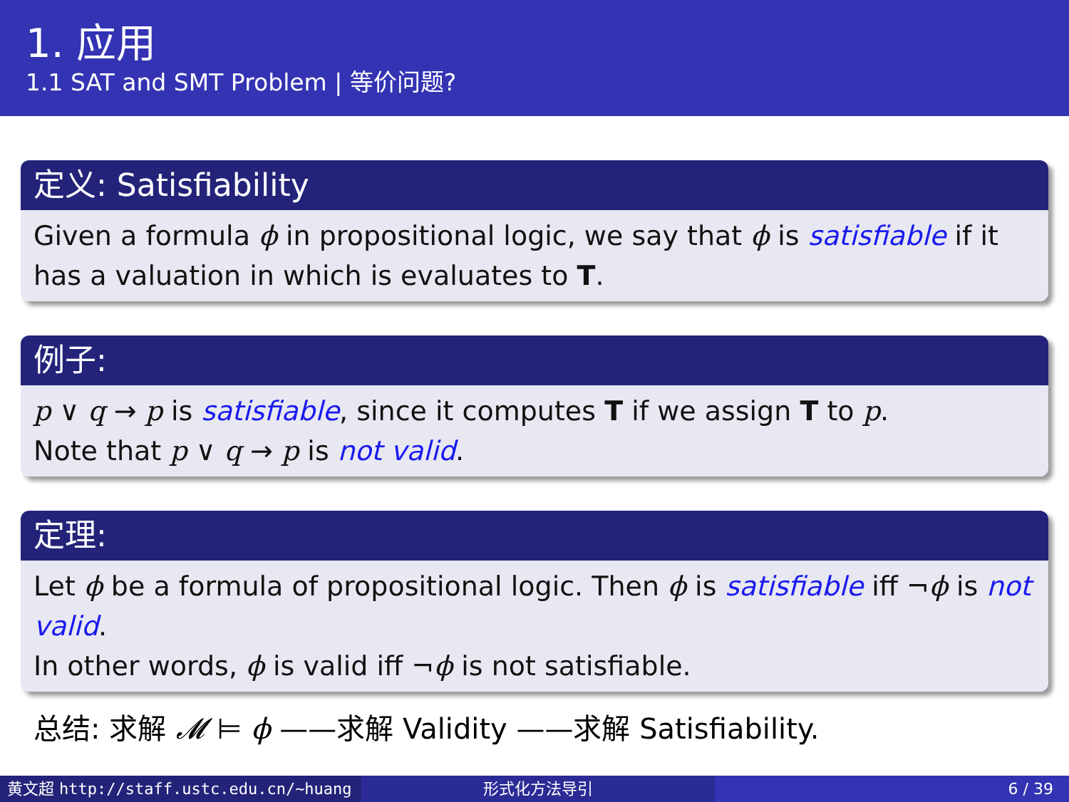1. 应用
1.1 SAT and SMT Problem | 等价问题?
定义: Satisfiability
Given a formula ϕ in propositional logic, we say that ϕ is satisfiable if it has a valuation in which is evaluates to T.
例子:
p ∨ q → p is satisfiable, since it computes T if we assign T to p.
Note that p ∨ q → p is not valid.
定理:
Let ϕ be a formula of propositional logic. Then ϕ is satisfiable iff ¬ϕ is not valid.
In other words, ϕ is valid iff ¬ϕ is not satisfiable.
总结: 求解 𝓜 ⊨ ϕ ——求解 Validity ——求解 Satisfiability.
黄文超 http://staff.ustc.edu.cn/~huang 形式化方法导引 6 / 39